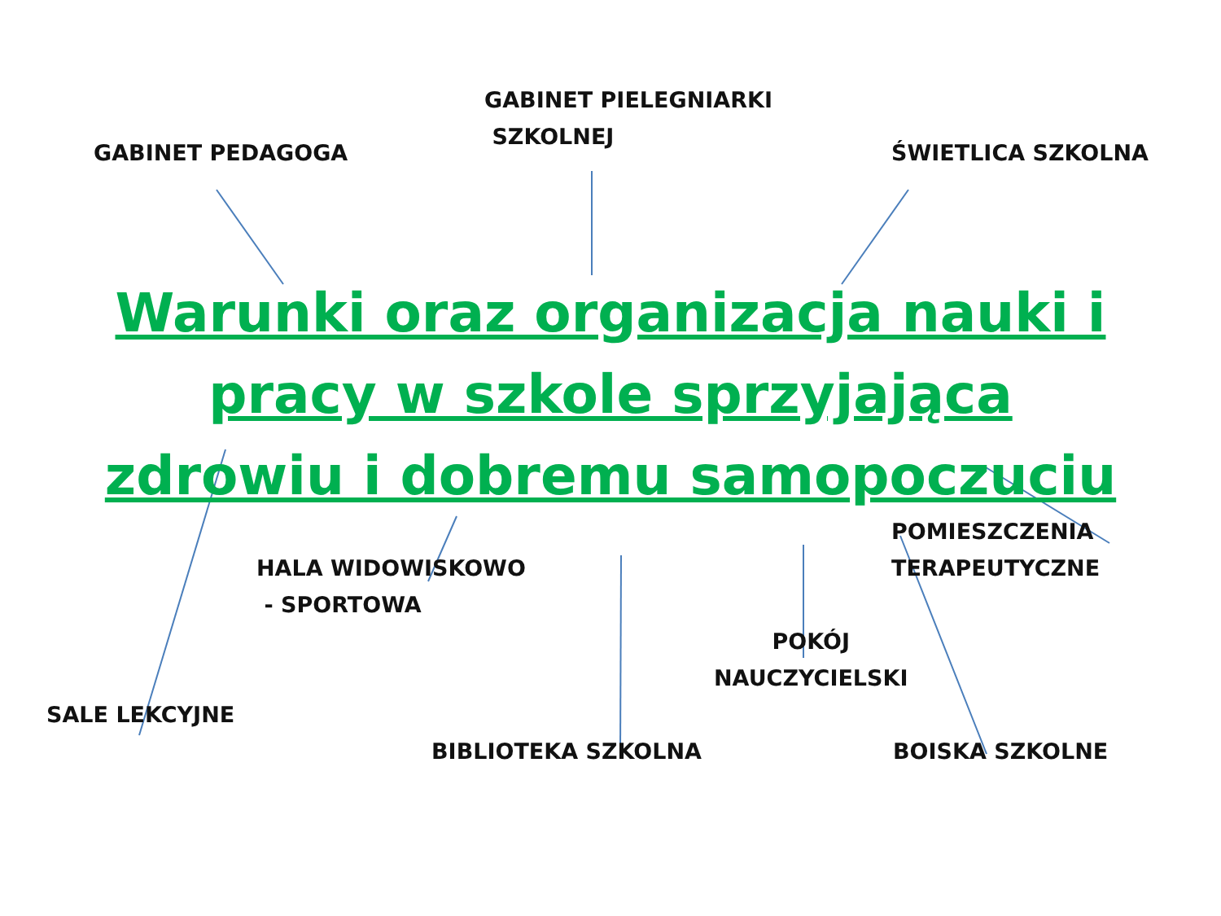GABINET PEDAGOGA
GABINET PIELEGNIARKI
SZKOLNEJ
ŚWIETLICA SZKOLNA
Warunki oraz organizacja nauki i pracy w szkole sprzyjająca zdrowiu i dobremu samopoczuciu
HALA WIDOWISKOWO
- SPORTOWA
POMIESZCZENIA
TERAPEUTYCZNE
SALE LEKCYJNE
POKÓJ
NAUCZYCIELSKI
BIBLIOTEKA SZKOLNA BOISKA SZKOLNE